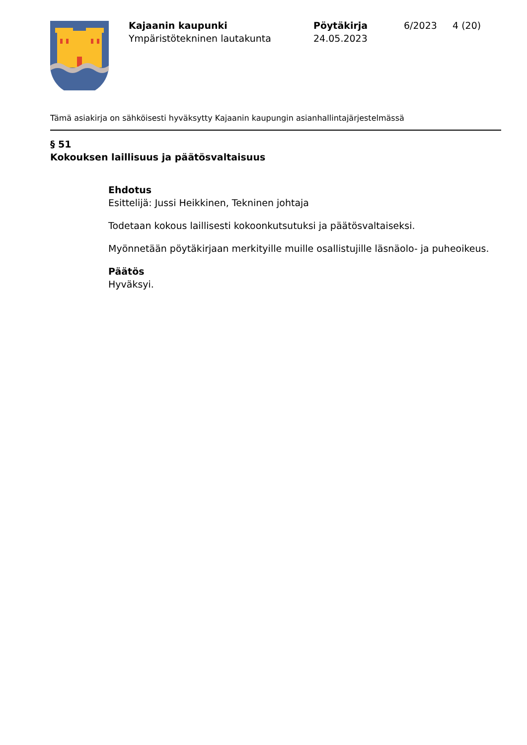Kajaanin kaupunki
Ympäristötekninen lautakunta
Pöytäkirja
24.05.2023
6/2023 4 (20)
Tämä asiakirja on sähköisesti hyväksytty Kajaanin kaupungin asianhallintajärjestelmässä
§ 51
Kokouksen laillisuus ja päätösvaltaisuus
Ehdotus
Esittelijä: Jussi Heikkinen, Tekninen johtaja
Todetaan kokous laillisesti kokoonkutsutuksi ja päätösvaltaiseksi.
Myönnetään pöytäkirjaan merkityille muille osallistujille läsnäolo- ja puheoikeus.
Päätös
Hyväksyi.